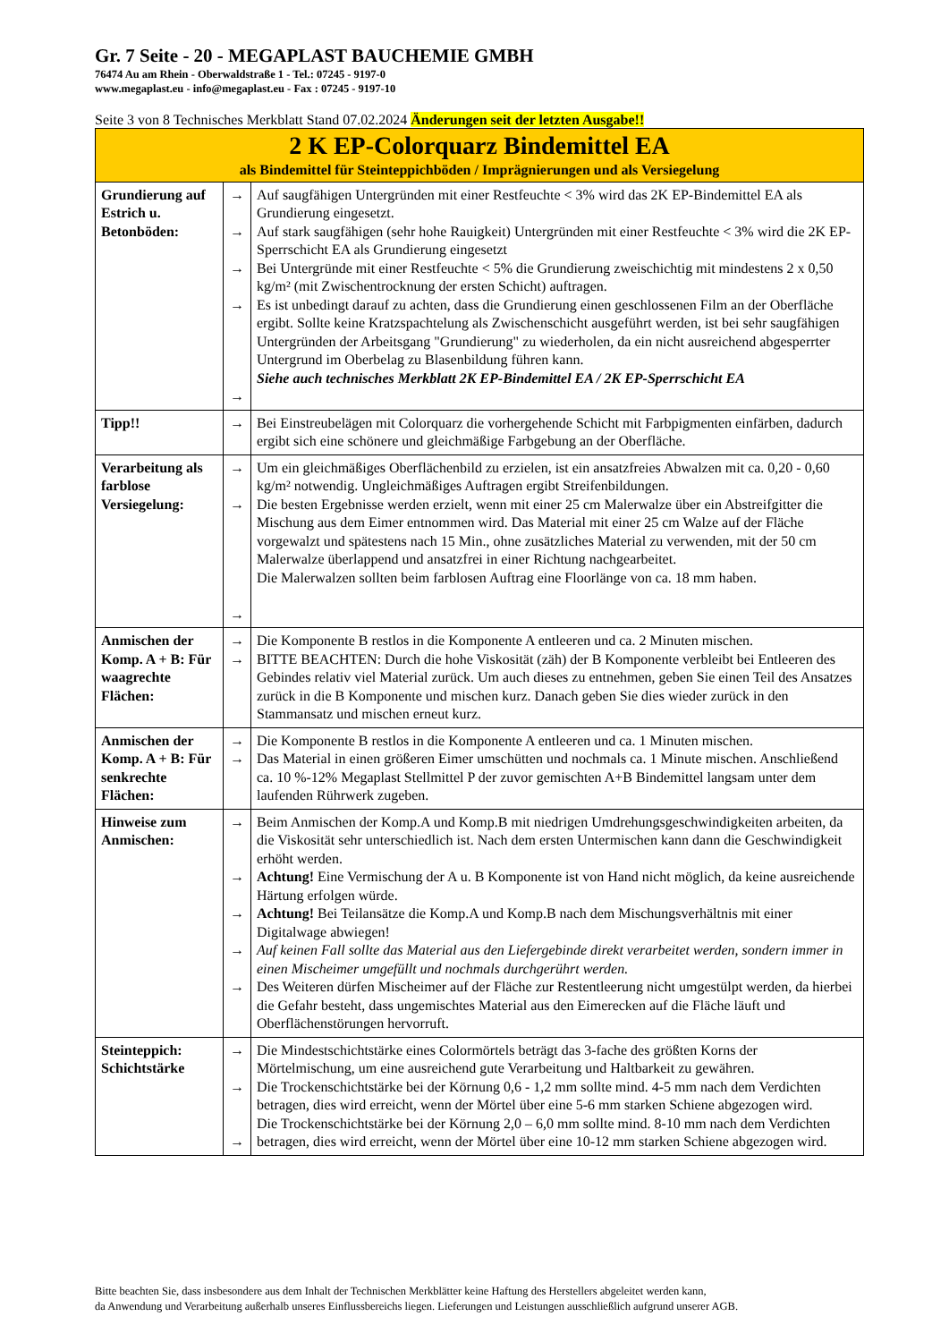Gr. 7 Seite - 20 - MEGAPLAST BAUCHEMIE GMBH
76474 Au am Rhein - Oberwaldstraße 1 - Tel.: 07245 - 9197-0
www.megaplast.eu - info@megaplast.eu - Fax : 07245 - 9197-10
Seite 3 von 8 Technisches Merkblatt Stand 07.02.2024 Änderungen seit der letzten Ausgabe!!
| 2 K EP-Colorquarz Bindemittel EA als Bindemittel für Steinteppichböden / Imprägnierungen und als Versiegelung | | |
| Grundierung auf Estrich u. Betonböden: | → → → → → | Auf saugfähigen Untergründen mit einer Restfeuchte < 3% wird das 2K EP-Bindemittel EA als Grundierung eingesetzt. Auf stark saugfähigen (sehr hohe Rauigkeit) Untergründen mit einer Restfeuchte < 3% wird die 2K EP-Sperrschicht EA als Grundierung eingesetzt Bei Untergründe mit einer Restfeuchte < 5% die Grundierung zweischichtig mit mindestens 2 x 0,50 kg/m² (mit Zwischentrocknung der ersten Schicht) auftragen. Es ist unbedingt darauf zu achten, dass die Grundierung einen geschlossenen Film an der Oberfläche ergibt. Sollte keine Kratzspachtelung als Zwischenschicht ausgeführt werden, ist bei sehr saugfähigen Untergründen der Arbeitsgang "Grundierung" zu wiederholen, da ein nicht ausreichend abgesperrter Untergrund im Oberbelag zu Blasenbildung führen kann. Siehe auch technisches Merkblatt 2K EP-Bindemittel EA / 2K EP-Sperrschicht EA |
| Tipp!! | → | Bei Einstreubelägen mit Colorquarz die vorhergehende Schicht mit Farbpigmenten einfärben, dadurch ergibt sich eine schönere und gleichmäßige Farbgebung an der Oberfläche. |
| Verarbeitung als farblose Versiegelung: | → → → | Um ein gleichmäßiges Oberflächenbild zu erzielen, ist ein ansatzfreies Abwalzen mit ca. 0,20 - 0,60 kg/m² notwendig. Ungleichmäßiges Auftragen ergibt Streifenbildungen. Die besten Ergebnisse werden erzielt, wenn mit einer 25 cm Malerwalze über ein Abstreifgitter die Mischung aus dem Eimer entnommen wird. Das Material mit einer 25 cm Walze auf der Fläche vorgewalzt und spätestens nach 15 Min., ohne zusätzliches Material zu verwenden, mit der 50 cm Malerwalze überlappend und ansatzfrei in einer Richtung nachgearbeitet. Die Malerwalzen sollten beim farblosen Auftrag eine Floorlänge von ca. 18 mm haben. |
| Anmischen der Komp. A + B: Für waagrechte Flächen: | → → | Die Komponente B restlos in die Komponente A entleeren und ca. 2 Minuten mischen. BITTE BEACHTEN: Durch die hohe Viskosität (zäh) der B Komponente verbleibt bei Entleeren des Gebindes relativ viel Material zurück. Um auch dieses zu entnehmen, geben Sie einen Teil des Ansatzes zurück in die B Komponente und mischen kurz. Danach geben Sie dies wieder zurück in den Stammansatz und mischen erneut kurz. |
| Anmischen der Komp. A + B: Für senkrechte Flächen: | → → | Die Komponente B restlos in die Komponente A entleeren und ca. 1 Minuten mischen. Das Material in einen größeren Eimer umschütten und nochmals ca. 1 Minute mischen. Anschließend ca. 10 %-12% Megaplast Stellmittel P der zuvor gemischten A+B Bindemittel langsam unter dem laufenden Rührwerk zugeben. |
| Hinweise zum Anmischen: | → → → → → | Beim Anmischen der Komp.A und Komp.B mit niedrigen Umdrehungsgeschwindigkeiten arbeiten, da die Viskosität sehr unterschiedlich ist. Nach dem ersten Untermischen kann dann die Geschwindigkeit erhöht werden. Achtung! Eine Vermischung der A u. B Komponente ist von Hand nicht möglich, da keine ausreichende Härtung erfolgen würde. Achtung! Bei Teilansätze die Komp.A und Komp.B nach dem Mischungsverhältnis mit einer Digitalwage abwiegen! Auf keinen Fall sollte das Material aus den Liefergebinde direkt verarbeitet werden, sondern immer in einen Mischeimer umgefüllt und nochmals durchgerührt werden. Des Weiteren dürfen Mischeimer auf der Fläche zur Restentleerung nicht umgestülpt werden, da hierbei die Gefahr besteht, dass ungemischtes Material aus den Eimerecken auf die Fläche läuft und Oberflächenstörungen hervorruft. |
| Steinteppich: Schichtstärke | → → → | Die Mindestschichtstärke eines Colormörtels beträgt das 3-fache des größten Korns der Mörtelmischung, um eine ausreichend gute Verarbeitung und Haltbarkeit zu gewähren. Die Trockenschichtstärke bei der Körnung 0,6 - 1,2 mm sollte mind. 4-5 mm nach dem Verdichten betragen, dies wird erreicht, wenn der Mörtel über eine 5-6 mm starken Schiene abgezogen wird. Die Trockenschichtstärke bei der Körnung 2,0 – 6,0 mm sollte mind. 8-10 mm nach dem Verdichten betragen, dies wird erreicht, wenn der Mörtel über eine 10-12 mm starken Schiene abgezogen wird. |
Bitte beachten Sie, dass insbesondere aus dem Inhalt der Technischen Merkblätter keine Haftung des Herstellers abgeleitet werden kann,
da Anwendung und Verarbeitung außerhalb unseres Einflussbereichs liegen. Lieferungen und Leistungen ausschließlich aufgrund unserer AGB.